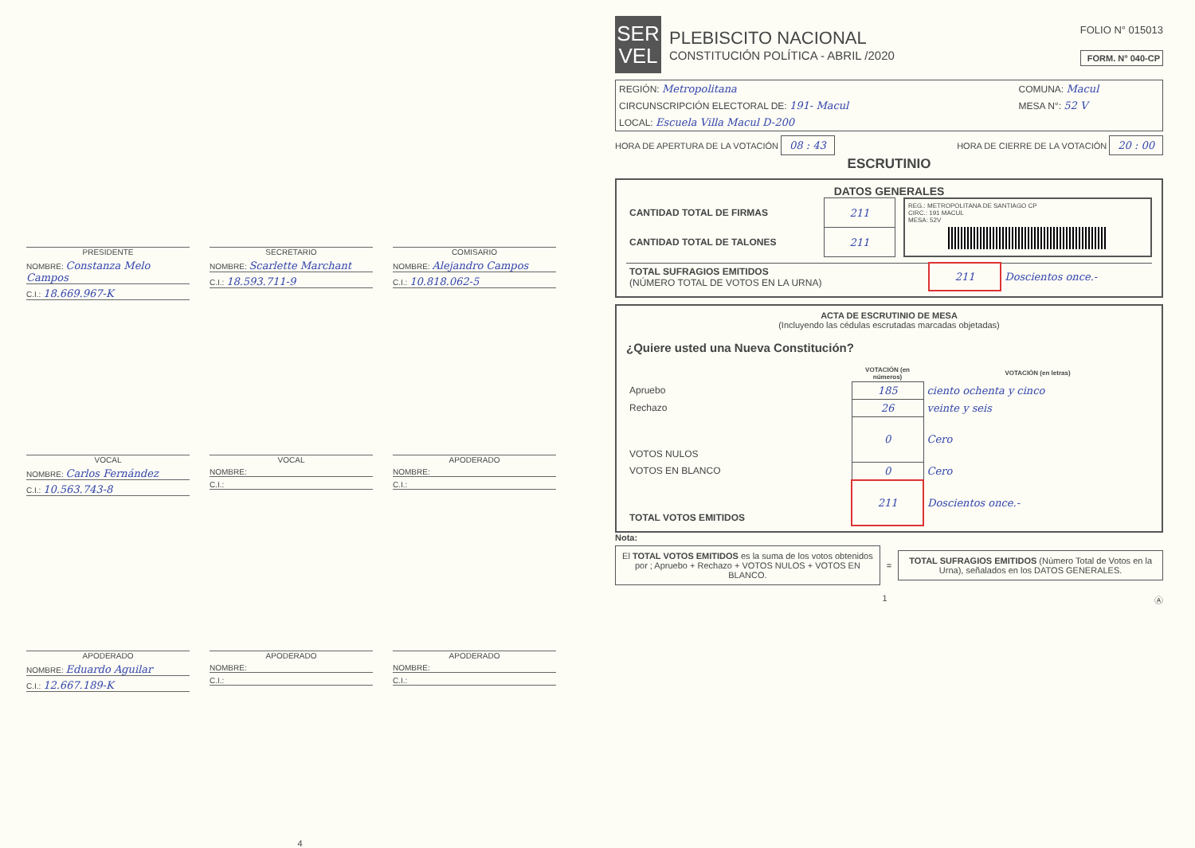PRESIDENTE
NOMBRE: Constanza Melo Campos
C.I.: 18.669.967-K
SECRETARIO
NOMBRE: Scarlette Marchant
C.I.: 18.593.711-9
COMISARIO
NOMBRE: Alejandro Campos
C.I.: 10.818.062-5
VOCAL
NOMBRE: Carlos Fernández
C.I.: 10.563.743-8
VOCAL
NOMBRE:
C.I.:
APODERADO
NOMBRE:
C.I.:
APODERADO
NOMBRE: Eduardo Aguilar
C.I.: 12.667.189-K
APODERADO
NOMBRE:
C.I.:
APODERADO
NOMBRE:
C.I.:
4
SER
VEL
PLEBISCITO NACIONAL
CONSTITUCIÓN POLÍTICA - ABRIL /2020
FOLIO N° 015013
FORM. N° 040-CP
| REGIÓN: Metropolitana | COMUNA: Macul |
| CIRCUNSCRIPCIÓN ELECTORAL DE: 191- Macul | MESA N°: 52 V |
| LOCAL: Escuela Villa Macul D-200 | |
HORA DE APERTURA DE LA VOTACIÓN 08 : 43 HORA DE CIERRE DE LA VOTACIÓN 20 : 00
ESCRUTINIO
DATOS GENERALES
| CANTIDAD TOTAL DE FIRMAS | 211 |
| CANTIDAD TOTAL DE TALONES | 211 |
REG.: METROPOLITANA DE SANTIAGO CP
CIRC.: 191 MACUL
MESA: 52V
| TOTAL SUFRAGIOS EMITIDOS (NÚMERO TOTAL DE VOTOS EN LA URNA) | 211 | Doscientos once.- |
ACTA DE ESCRUTINIO DE MESA
(Incluyendo las cédulas escrutadas marcadas objetadas)
¿Quiere usted una Nueva Constitución?
| | VOTACIÓN (en números) | VOTACIÓN (en letras) |
| --- | --- | --- |
| Apruebo | 185 | ciento ochenta y cinco |
| Rechazo | 26 | veinte y seis |
| VOTOS NULOS | 0 | Cero |
| VOTOS EN BLANCO | 0 | Cero |
| TOTAL VOTOS EMITIDOS | 211 | Doscientos once.- |
Nota:
El TOTAL VOTOS EMITIDOS es la suma de los votos obtenidos por ; Apruebo + Rechazo + VOTOS NULOS + VOTOS EN BLANCO.
=
TOTAL SUFRAGIOS EMITIDOS (Número Total de Votos en la Urna), señalados en los DATOS GENERALES.
1 Ⓐ